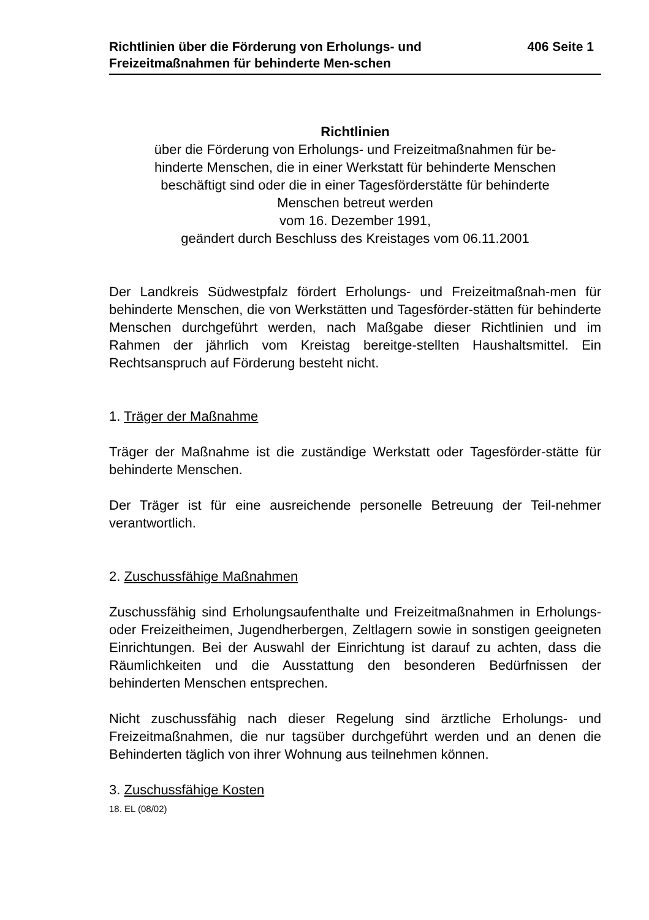Richtlinien über die Förderung von Erholungs- und Freizeitmaßnahmen für behinderte Men-schen
406 Seite 1
Richtlinien
über die Förderung von Erholungs- und Freizeitmaßnahmen für be-
hinderte Menschen, die in einer Werkstatt für behinderte Menschen
beschäftigt sind oder die in einer Tagesförderstätte für behinderte
Menschen betreut werden
vom 16. Dezember 1991,
geändert durch Beschluss des Kreistages vom 06.11.2001
Der Landkreis Südwestpfalz fördert Erholungs- und Freizeitmaßnah-men für behinderte Menschen, die von Werkstätten und Tagesförder-stätten für behinderte Menschen durchgeführt werden, nach Maßgabe dieser Richtlinien und im Rahmen der jährlich vom Kreistag bereitge-stellten Haushaltsmittel. Ein Rechtsanspruch auf Förderung besteht nicht.
1. Träger der Maßnahme
Träger der Maßnahme ist die zuständige Werkstatt oder Tagesförder-stätte für behinderte Menschen.
Der Träger ist für eine ausreichende personelle Betreuung der Teil-nehmer verantwortlich.
2. Zuschussfähige Maßnahmen
Zuschussfähig sind Erholungsaufenthalte und Freizeitmaßnahmen in Erholungs- oder Freizeitheimen, Jugendherbergen, Zeltlagern sowie in sonstigen geeigneten Einrichtungen. Bei der Auswahl der Einrichtung ist darauf zu achten, dass die Räumlichkeiten und die Ausstattung den besonderen Bedürfnissen der behinderten Menschen entsprechen.
Nicht zuschussfähig nach dieser Regelung sind ärztliche Erholungs- und Freizeitmaßnahmen, die nur tagsüber durchgeführt werden und an denen die Behinderten täglich von ihrer Wohnung aus teilnehmen können.
3. Zuschussfähige Kosten
18. EL (08/02)